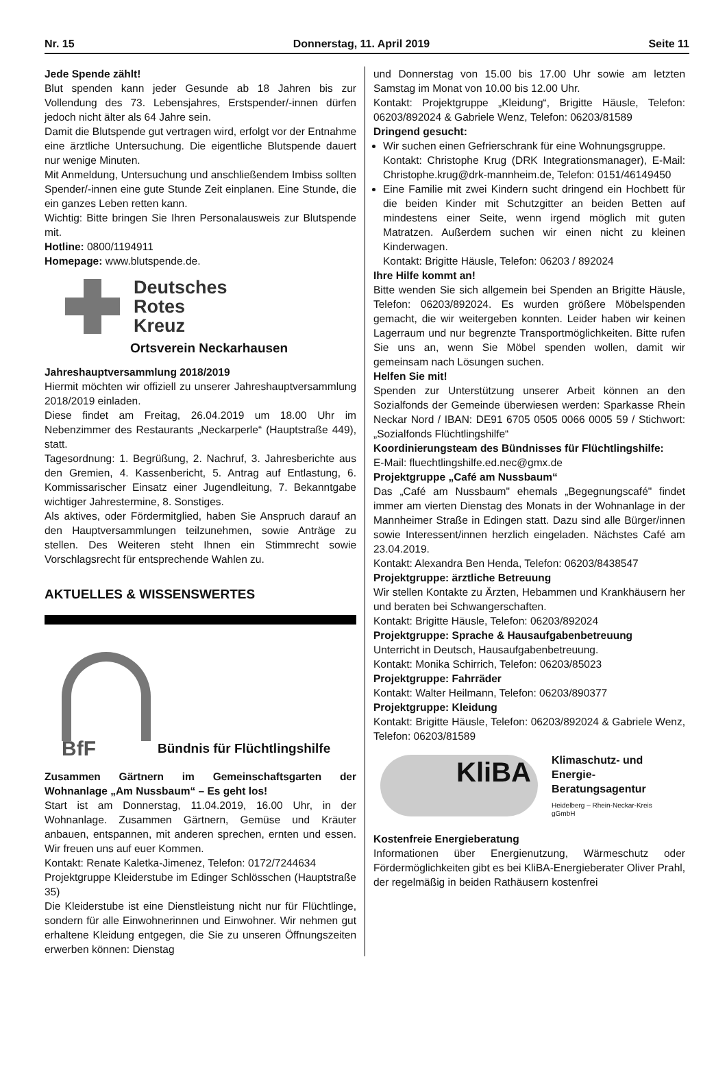Nr. 15 Donnerstag, 11. April 2019 Seite 11
Jede Spende zählt!
Blut spenden kann jeder Gesunde ab 18 Jahren bis zur Vollendung des 73. Lebensjahres, Erstspender/-innen dürfen jedoch nicht älter als 64 Jahre sein.
Damit die Blutspende gut vertragen wird, erfolgt vor der Entnahme eine ärztliche Untersuchung. Die eigentliche Blutspende dauert nur wenige Minuten.
Mit Anmeldung, Untersuchung und anschließendem Imbiss sollten Spender/-innen eine gute Stunde Zeit einplanen. Eine Stunde, die ein ganzes Leben retten kann.
Wichtig: Bitte bringen Sie Ihren Personalausweis zur Blutspende mit.
Hotline: 0800/1194911
Homepage: www.blutspende.de.
Deutsches
Rotes
Kreuz
Ortsverein Neckarhausen
Jahreshauptversammlung 2018/2019
Hiermit möchten wir offiziell zu unserer Jahreshauptversammlung 2018/2019 einladen.
Diese findet am Freitag, 26.04.2019 um 18.00 Uhr im Nebenzimmer des Restaurants „Neckarperle“ (Hauptstraße 449), statt.
Tagesordnung: 1. Begrüßung, 2. Nachruf, 3. Jahresberichte aus den Gremien, 4. Kassenbericht, 5. Antrag auf Entlastung, 6. Kommissarischer Einsatz einer Jugendleitung, 7. Bekanntgabe wichtiger Jahrestermine, 8. Sonstiges.
Als aktives, oder Fördermitglied, haben Sie Anspruch darauf an den Hauptversammlungen teilzunehmen, sowie Anträge zu stellen. Des Weiteren steht Ihnen ein Stimmrecht sowie Vorschlagsrecht für entsprechende Wahlen zu.
AKTUELLES & WISSENSWERTES
BfF
Bündnis für Flüchtlingshilfe
Zusammen Gärtnern im Gemeinschaftsgarten der Wohnanlage „Am Nussbaum“ – Es geht los!
Start ist am Donnerstag, 11.04.2019, 16.00 Uhr, in der Wohnanlage. Zusammen Gärtnern, Gemüse und Kräuter anbauen, entspannen, mit anderen sprechen, ernten und essen. Wir freuen uns auf euer Kommen.
Kontakt: Renate Kaletka-Jimenez, Telefon: 0172/7244634
Projektgruppe Kleiderstube im Edinger Schlösschen (Hauptstraße 35)
Die Kleiderstube ist eine Dienstleistung nicht nur für Flüchtlinge, sondern für alle Einwohnerinnen und Einwohner. Wir nehmen gut erhaltene Kleidung entgegen, die Sie zu unseren Öffnungszeiten erwerben können: Dienstag
und Donnerstag von 15.00 bis 17.00 Uhr sowie am letzten Samstag im Monat von 10.00 bis 12.00 Uhr.
Kontakt: Projektgruppe „Kleidung“, Brigitte Häusle, Telefon: 06203/892024 & Gabriele Wenz, Telefon: 06203/81589
Dringend gesucht:
Wir suchen einen Gefrierschrank für eine Wohnungsgruppe.
Kontakt: Christophe Krug (DRK Integrationsmanager), E-Mail: Christophe.krug@drk-mannheim.de, Telefon: 0151/46149450
Eine Familie mit zwei Kindern sucht dringend ein Hochbett für die beiden Kinder mit Schutzgitter an beiden Betten auf mindestens einer Seite, wenn irgend möglich mit guten Matratzen. Außerdem suchen wir einen nicht zu kleinen Kinderwagen.
Kontakt: Brigitte Häusle, Telefon: 06203 / 892024
Ihre Hilfe kommt an!
Bitte wenden Sie sich allgemein bei Spenden an Brigitte Häusle, Telefon: 06203/892024. Es wurden größere Möbelspenden gemacht, die wir weitergeben konnten. Leider haben wir keinen Lagerraum und nur begrenzte Transportmöglichkeiten. Bitte rufen Sie uns an, wenn Sie Möbel spenden wollen, damit wir gemeinsam nach Lösungen suchen.
Helfen Sie mit!
Spenden zur Unterstützung unserer Arbeit können an den Sozialfonds der Gemeinde überwiesen werden: Sparkasse Rhein Neckar Nord / IBAN: DE91 6705 0505 0066 0005 59 / Stichwort: „Sozialfonds Flüchtlingshilfe“
Koordinierungsteam des Bündnisses für Flüchtlingshilfe:
E-Mail: fluechtlingshilfe.ed.nec@gmx.de
Projektgruppe „Café am Nussbaum“
Das „Café am Nussbaum" ehemals „Begegnungscafé" findet immer am vierten Dienstag des Monats in der Wohnanlage in der Mannheimer Straße in Edingen statt. Dazu sind alle Bürger/innen sowie Interessent/innen herzlich eingeladen. Nächstes Café am 23.04.2019.
Kontakt: Alexandra Ben Henda, Telefon: 06203/8438547
Projektgruppe: ärztliche Betreuung
Wir stellen Kontakte zu Ärzten, Hebammen und Krankhäusern her und beraten bei Schwangerschaften.
Kontakt: Brigitte Häusle, Telefon: 06203/892024
Projektgruppe: Sprache & Hausaufgabenbetreuung
Unterricht in Deutsch, Hausaufgabenbetreuung.
Kontakt: Monika Schirrich, Telefon: 06203/85023
Projektgruppe: Fahrräder
Kontakt: Walter Heilmann, Telefon: 06203/890377
Projektgruppe: Kleidung
Kontakt: Brigitte Häusle, Telefon: 06203/892024 & Gabriele Wenz, Telefon: 06203/81589
KliBA
Klimaschutz- und
Energie-
Beratungsagentur
Heidelberg – Rhein-Neckar-Kreis
gGmbH
Kostenfreie Energieberatung
Informationen über Energienutzung, Wärmeschutz oder Fördermöglichkeiten gibt es bei KliBA-Energieberater Oliver Prahl, der regelmäßig in beiden Rathäusern kostenfrei